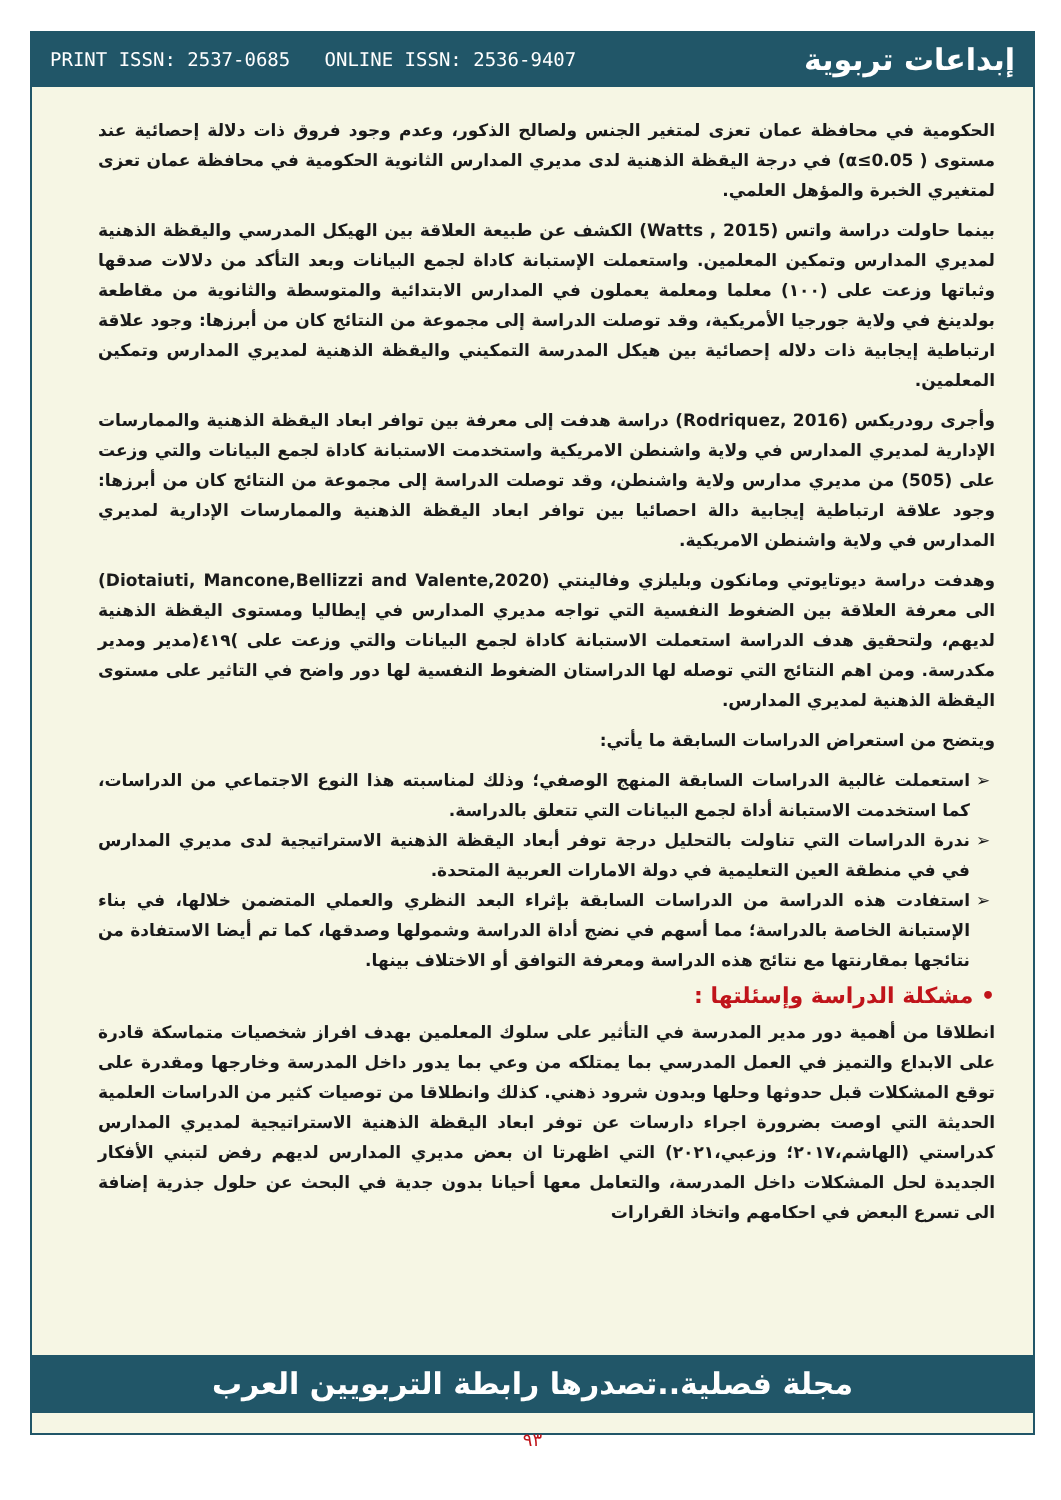PRINT ISSN: 2537-0685 ONLINE ISSN: 2536-9407 إبداعات تربوية
الحكومية في محافظة عمان تعزى لمتغير الجنس ولصالح الذكور، وعدم وجود فروق ذات دلالة إحصائية عند مستوى ( α≤0.05) في درجة اليقظة الذهنية لدى مديري المدارس الثانوية الحكومية في محافظة عمان تعزى لمتغيري الخبرة والمؤهل العلمي.
بينما حاولت دراسة واتس (Watts , 2015) الكشف عن طبيعة العلاقة بين الهيكل المدرسي واليقظة الذهنية لمديري المدارس وتمكين المعلمين. واستعملت الإستبانة كاداة لجمع البيانات وبعد التأكد من دلالات صدقها وثباتها وزعت على (١٠٠) معلما ومعلمة يعملون في المدارس الابتدائية والمتوسطة والثانوية من مقاطعة بولدينغ في ولاية جورجيا الأمريكية، وقد توصلت الدراسة إلى مجموعة من النتائج كان من أبرزها: وجود علاقة ارتباطية إيجابية ذات دلاله إحصائية بين هيكل المدرسة التمكيني واليقظة الذهنية لمديري المدارس وتمكين المعلمين.
وأجرى رودريكس (Rodriquez, 2016) دراسة هدفت إلى معرفة بين توافر ابعاد اليقظة الذهنية والممارسات الإدارية لمديري المدارس في ولاية واشنطن الامريكية واستخدمت الاستبانة كاداة لجمع البيانات والتي وزعت على (505) من مديري مدارس ولاية واشنطن، وقد توصلت الدراسة إلى مجموعة من النتائج كان من أبرزها: وجود علاقة ارتباطية إيجابية دالة احصائيا بين توافر ابعاد اليقظة الذهنية والممارسات الإدارية لمديري المدارس في ولاية واشنطن الامريكية.
وهدفت دراسة ديوتايوتي ومانكون وبليلزي وفالينتي (Diotaiuti, Mancone,Bellizzi and Valente,2020) الى معرفة العلاقة بين الضغوط النفسية التي تواجه مديري المدارس في إيطاليا ومستوى اليقظة الذهنية لديهم، ولتحقيق هدف الدراسة استعملت الاستبانة كاداة لجمع البيانات والتي وزعت على )٤١٩(مدير ومدير مكدرسة. ومن اهم النتائج التي توصله لها الدراستان الضغوط النفسية لها دور واضح في التاثير على مستوى اليقظة الذهنية لمديري المدارس.
ويتضح من استعراض الدراسات السابقة ما يأتي:
استعملت غالبية الدراسات السابقة المنهج الوصفي؛ وذلك لمناسبته هذا النوع الاجتماعي من الدراسات، كما استخدمت الاستبانة أداة لجمع البيانات التي تتعلق بالدراسة.
ندرة الدراسات التي تناولت بالتحليل درجة توفر أبعاد اليقظة الذهنية الاستراتيجية لدى مديري المدارس في في منطقة العين التعليمية في دولة الامارات العربية المتحدة.
استفادت هذه الدراسة من الدراسات السابقة بإثراء البعد النظري والعملي المتضمن خلالها، في بناء الإستبانة الخاصة بالدراسة؛ مما أسهم في نضج أداة الدراسة وشمولها وصدقها، كما تم أيضا الاستفادة من نتائجها بمقارنتها مع نتائج هذه الدراسة ومعرفة التوافق أو الاختلاف بينها.
• مشكلة الدراسة وإسئلتها :
انطلاقا من أهمية دور مدير المدرسة في التأثير على سلوك المعلمين بهدف افراز شخصيات متماسكة قادرة على الابداع والتميز في العمل المدرسي بما يمتلكه من وعي بما يدور داخل المدرسة وخارجها ومقدرة على توقع المشكلات قبل حدوثها وحلها وبدون شرود ذهني. كذلك وانطلاقا من توصيات كثير من الدراسات العلمية الحديثة التي اوصت بضرورة اجراء دارسات عن توفر ابعاد اليقظة الذهنية الاستراتيجية لمديري المدارس كدراستي (الهاشم،٢٠١٧؛ وزعبي،٢٠٢١) التي اظهرتا ان بعض مديري المدارس لديهم رفض لتبني الأفكار الجديدة لحل المشكلات داخل المدرسة، والتعامل معها أحيانا بدون جدية في البحث عن حلول جذرية إضافة الى تسرع البعض في احكامهم واتخاذ القرارات
مجلة فصلية..تصدرها رابطة التربويين العرب
٩٣